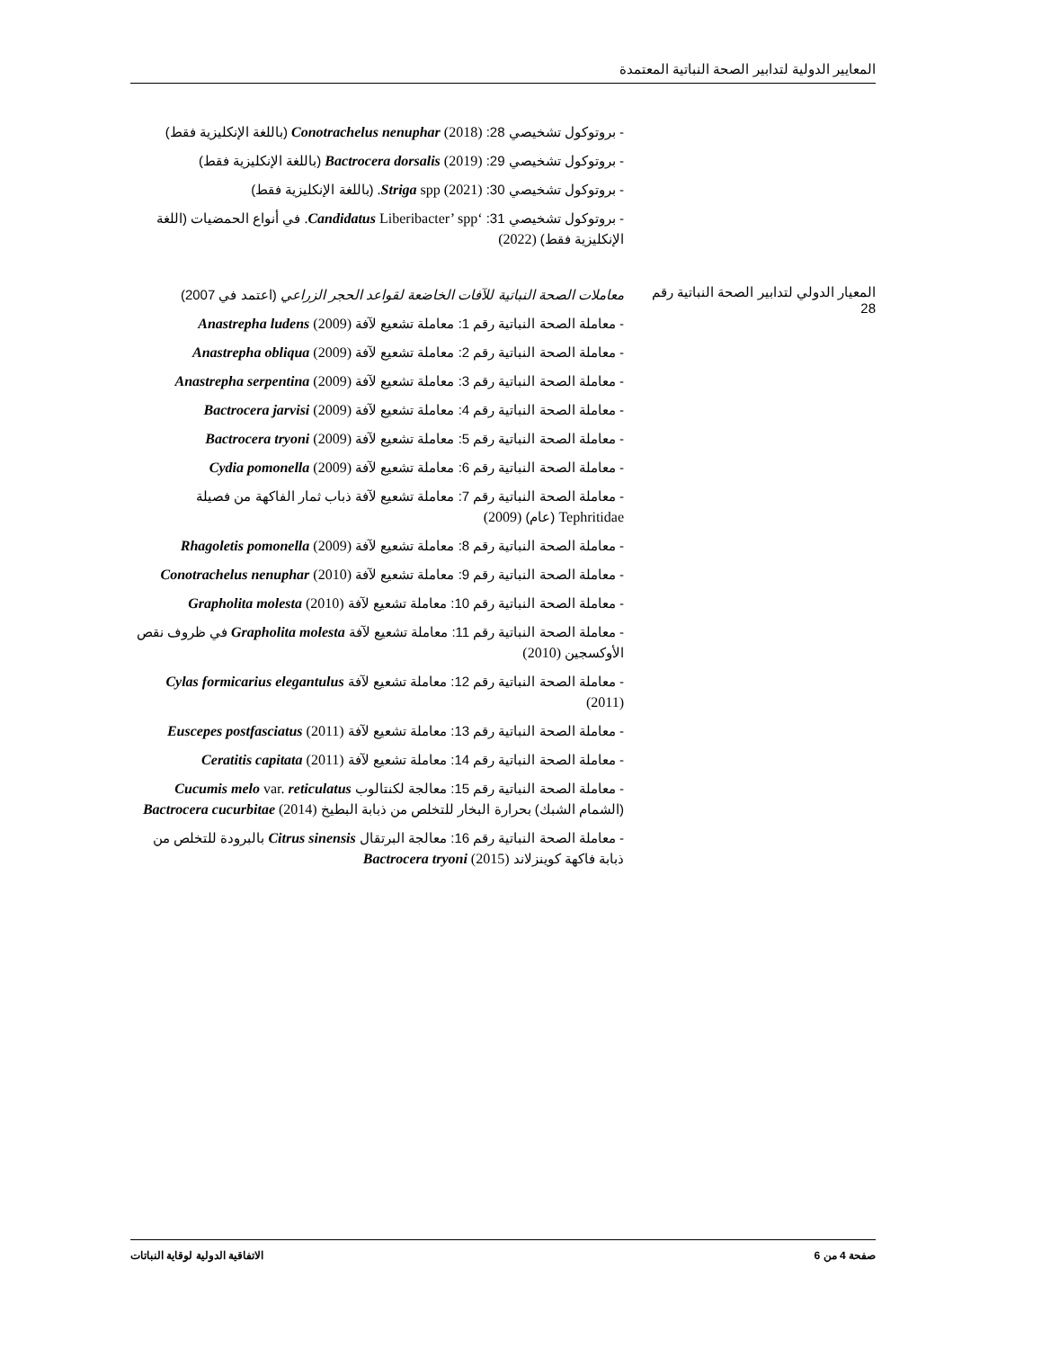المعايير الدولية لتدابير الصحة النباتية المعتمدة
| | - بروتوكول تشخيصي 28: (2018) Conotrachelus nenuphar (باللغة الإنكليزية فقط) - بروتوكول تشخيصي 29: (2019) Bactrocera dorsalis (باللغة الإنكليزية فقط) - بروتوكول تشخيصي 30: (2021) Striga spp. (باللغة الإنكليزية فقط) - بروتوكول تشخيصي 31: ‘ Candidatus Liberibacter’ spp. في أنواع الحمضيات (اللغة الإنكليزية فقط) (2022) |
| المعيار الدولي لتدابير الصحة النباتية رقم 28 | معاملات الصحة النباتية للآفات الخاضعة لقواعد الحجر الزراعي (اعتمد في 2007) - معاملة الصحة النباتية رقم 1: معاملة تشعيع لآفة Anastrepha ludens (2009) - معاملة الصحة النباتية رقم 2: معاملة تشعيع لآفة Anastrepha obliqua (2009) - معاملة الصحة النباتية رقم 3: معاملة تشعيع لآفة Anastrepha serpentina (2009) - معاملة الصحة النباتية رقم 4: معاملة تشعيع لآفة Bactrocera jarvisi (2009) - معاملة الصحة النباتية رقم 5: معاملة تشعيع لآفة Bactrocera tryoni (2009) - معاملة الصحة النباتية رقم 6: معاملة تشعيع لآفة Cydia pomonella (2009) - معاملة الصحة النباتية رقم 7: معاملة تشعيع لآفة ذباب ثمار الفاكهة من فصيلة Tephritidae (عام) (2009) - معاملة الصحة النباتية رقم 8: معاملة تشعيع لآفة Rhagoletis pomonella (2009) - معاملة الصحة النباتية رقم 9: معاملة تشعيع لآفة Conotrachelus nenuphar (2010) - معاملة الصحة النباتية رقم 10: معاملة تشعيع لآفة Grapholita molesta (2010) - معاملة الصحة النباتية رقم 11: معاملة تشعيع لآفة Grapholita molesta في ظروف نقص الأوكسجين (2010) - معاملة الصحة النباتية رقم 12: معاملة تشعيع لآفة Cylas formicarius elegantulus (2011) - معاملة الصحة النباتية رقم 13: معاملة تشعيع لآفة Euscepes postfasciatus (2011) - معاملة الصحة النباتية رقم 14: معاملة تشعيع لآفة Ceratitis capitata (2011) - معاملة الصحة النباتية رقم 15: معالجة لكنتالوب Cucumis melo var. reticulatus (الشمام الشبك) بحرارة البخار للتخلص من ذبابة البطيخ Bactrocera cucurbitae (2014) - معاملة الصحة النباتية رقم 16: معالجة البرتقال Citrus sinensis بالبرودة للتخلص من ذبابة فاكهة كوينزلاند Bactrocera tryoni (2015) |
صفحة 4 من 6 الاتفاقية الدولية لوقاية النباتات